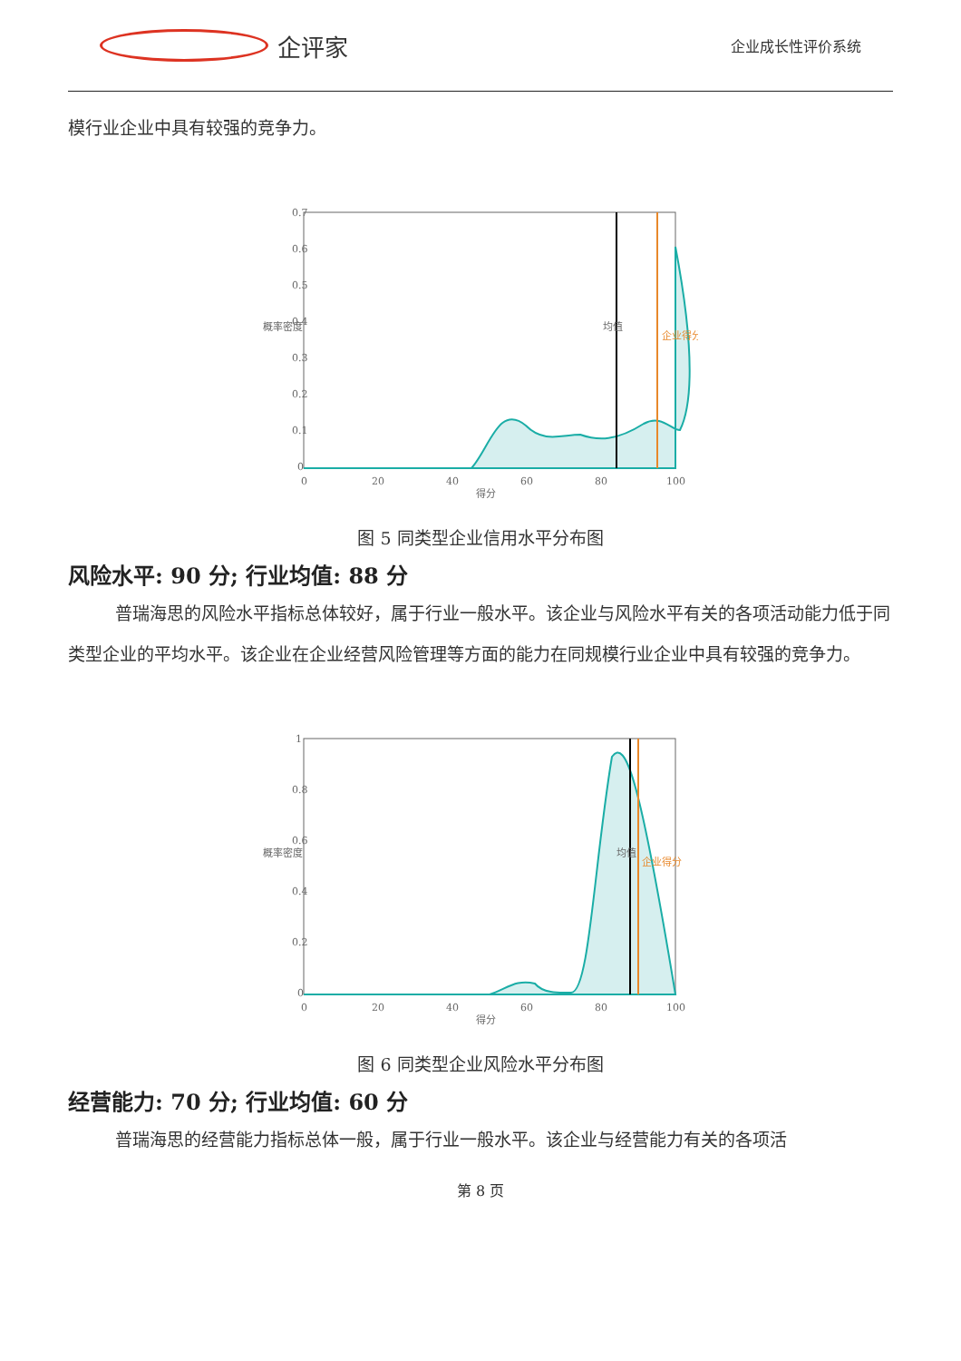企评家
企业成长性评价系统
模行业企业中具有较强的竞争力。
0.7
0.6
0.5
0.4
0.3
0.2
0.1
0
0
20
40
60
80
100
得分
均值
企业得分
概率密度
图 5 同类型企业信用水平分布图
风险水平: 90 分; 行业均值: 88 分
普瑞海思的风险水平指标总体较好，属于行业一般水平。该企业与风险水平有关的各项活动能力低于同类型企业的平均水平。该企业在企业经营风险管理等方面的能力在同规模行业企业中具有较强的竞争力。
1
0.8
0.6
0.4
0.2
0
0
20
40
60
80
100
得分
均值
企业得分
概率密度
图 6 同类型企业风险水平分布图
经营能力: 70 分; 行业均值: 60 分
普瑞海思的经营能力指标总体一般，属于行业一般水平。该企业与经营能力有关的各项活
第 8 页